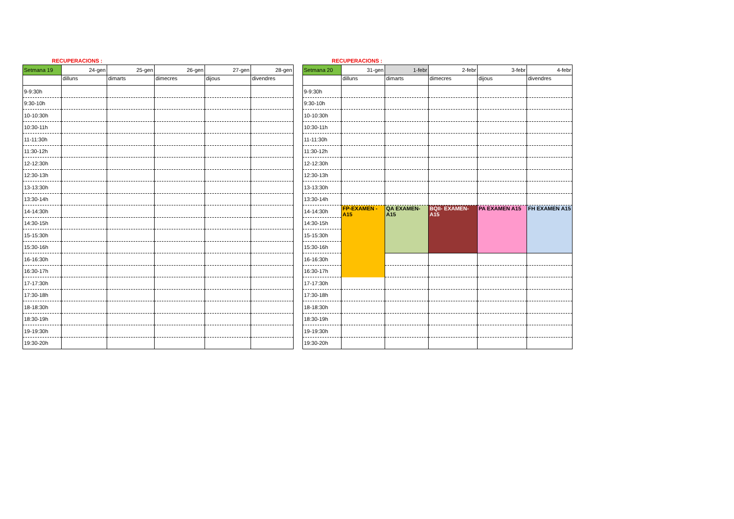RECUPERACIONS :
| Setmana 19 | 24-gen | 25-gen | 26-gen | 27-gen | 28-gen |
| | dilluns | dimarts | dimecres | dijous | divendres |
| 9-9:30h | | | | | |
| 9:30-10h | | | | | |
| 10-10:30h | | | | | |
| 10:30-11h | | | | | |
| 11-11:30h | | | | | |
| 11:30-12h | | | | | |
| 12-12:30h | | | | | |
| 12:30-13h | | | | | |
| 13-13:30h | | | | | |
| 13:30-14h | | | | | |
| 14-14:30h | | | | | |
| 14:30-15h | | | | | |
| 15-15:30h | | | | | |
| 15:30-16h | | | | | |
| 16-16:30h | | | | | |
| 16:30-17h | | | | | |
| 17-17:30h | | | | | |
| 17:30-18h | | | | | |
| 18-18:30h | | | | | |
| 18:30-19h | | | | | |
| 19-19:30h | | | | | |
| 19:30-20h | | | | | |
RECUPERACIONS :
| Setmana 20 | 31-gen | 1-febr | 2-febr | 3-febr | 4-febr |
| | dilluns | dimarts | dimecres | dijous | divendres |
| 9-9:30h | | | | | |
| 9:30-10h | | | | | |
| 10-10:30h | | | | | |
| 10:30-11h | | | | | |
| 11-11:30h | | | | | |
| 11:30-12h | | | | | |
| 12-12:30h | | | | | |
| 12:30-13h | | | | | |
| 13-13:30h | | | | | |
| 13:30-14h | | | | | |
| 14-14:30h | FP-EXAMEN - A15 | QA EXAMEN- A15 | BQII- EXAMEN- A15 | PA EXAMEN A15 | FH EXAMEN A15 |
| 14:30-15h | | | | | |
| 15-15:30h | | | | | |
| 15:30-16h | | | | | |
| 16-16:30h | | | | | |
| 16:30-17h | | | | | |
| 17-17:30h | | | | | |
| 17:30-18h | | | | | |
| 18-18:30h | | | | | |
| 18:30-19h | | | | | |
| 19-19:30h | | | | | |
| 19:30-20h | | | | | |